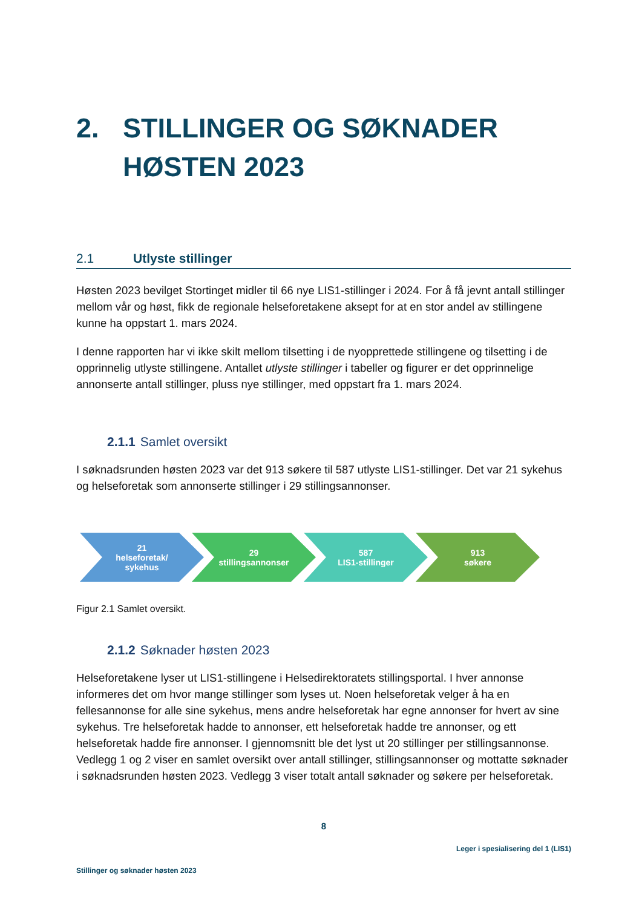2. STILLINGER OG SØKNADER
HØSTEN 2023
2.1 Utlyste stillinger
Høsten 2023 bevilget Stortinget midler til 66 nye LIS1-stillinger i 2024. For å få jevnt antall stillinger mellom vår og høst, fikk de regionale helseforetakene aksept for at en stor andel av stillingene kunne ha oppstart 1. mars 2024.
I denne rapporten har vi ikke skilt mellom tilsetting i de nyopprettede stillingene og tilsetting i de opprinnelig utlyste stillingene. Antallet utlyste stillinger i tabeller og figurer er det opprinnelige annonserte antall stillinger, pluss nye stillinger, med oppstart fra 1. mars 2024.
2.1.1 Samlet oversikt
I søknadsrunden høsten 2023 var det 913 søkere til 587 utlyste LIS1-stillinger. Det var 21 sykehus og helseforetak som annonserte stillinger i 29 stillingsannonser.
21
helseforetak/
sykehus
29
stillingsannonser
587
LIS1-stillinger
913
søkere
Figur 2.1 Samlet oversikt.
2.1.2 Søknader høsten 2023
Helseforetakene lyser ut LIS1-stillingene i Helsedirektoratets stillingsportal. I hver annonse informeres det om hvor mange stillinger som lyses ut. Noen helseforetak velger å ha en fellesannonse for alle sine sykehus, mens andre helseforetak har egne annonser for hvert av sine sykehus. Tre helseforetak hadde to annonser, ett helseforetak hadde tre annonser, og ett helseforetak hadde fire annonser. I gjennomsnitt ble det lyst ut 20 stillinger per stillingsannonse. Vedlegg 1 og 2 viser en samlet oversikt over antall stillinger, stillingsannonser og mottatte søknader i søknadsrunden høsten 2023. Vedlegg 3 viser totalt antall søknader og søkere per helseforetak.
8
Leger i spesialisering del 1 (LIS1)
Stillinger og søknader høsten 2023